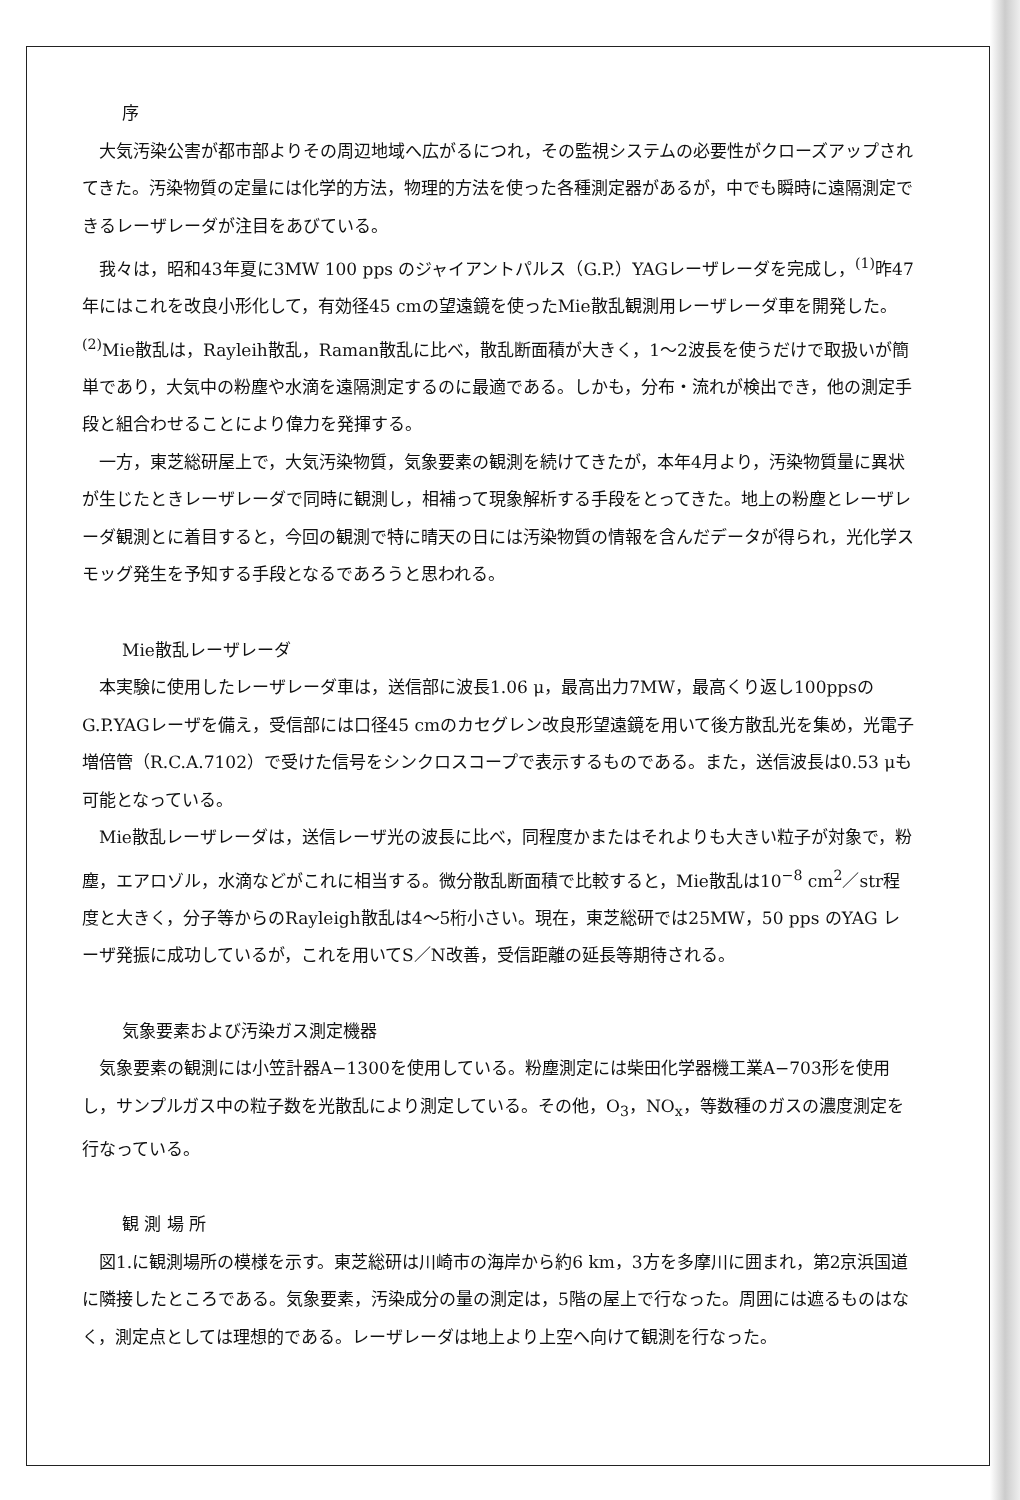序
大気汚染公害が都市部よりその周辺地域へ広がるにつれ，その監視システムの必要性がクローズアップされてきた。汚染物質の定量には化学的方法，物理的方法を使った各種測定器があるが，中でも瞬時に遠隔測定できるレーザレーダが注目をあびている。
我々は，昭和43年夏に3MW 100 pps のジャイアントパルス（G.P.）YAGレーザレーダを完成し，<sup>(1)</sup>昨47年にはこれを改良小形化して，有効径45 cmの望遠鏡を使ったMie散乱観測用レーザレーダ車を開発した。<sup>(2)</sup>Mie散乱は，Rayleih散乱，Raman散乱に比べ，散乱断面積が大きく，1～2波長を使うだけで取扱いが簡単であり，大気中の粉塵や水滴を遠隔測定するのに最適である。しかも，分布・流れが検出でき，他の測定手段と組合わせることにより偉力を発揮する。
一方，東芝総研屋上で，大気汚染物質，気象要素の観測を続けてきたが，本年4月より，汚染物質量に異状が生じたときレーザレーダで同時に観測し，相補って現象解析する手段をとってきた。地上の粉塵とレーザレーダ観測とに着目すると，今回の観測で特に晴天の日には汚染物質の情報を含んだデータが得られ，光化学スモッグ発生を予知する手段となるであろうと思われる。
Mie散乱レーザレーダ
本実験に使用したレーザレーダ車は，送信部に波長1.06 μ，最高出力7MW，最高くり返し100ppsのG.P.YAGレーザを備え，受信部には口径45 cmのカセグレン改良形望遠鏡を用いて後方散乱光を集め，光電子増倍管（R.C.A.7102）で受けた信号をシンクロスコープで表示するものである。また，送信波長は0.53 μも可能となっている。
Mie散乱レーザレーダは，送信レーザ光の波長に比べ，同程度かまたはそれよりも大きい粒子が対象で，粉塵，エアロゾル，水滴などがこれに相当する。微分散乱断面積で比較すると，Mie散乱は10<sup>−8</sup> cm<sup>2</sup>／str程度と大きく，分子等からのRayleigh散乱は4～5桁小さい。現在，東芝総研では25MW，50 pps のYAG レーザ発振に成功しているが，これを用いてS／N改善，受信距離の延長等期待される。
気象要素および汚染ガス測定機器
気象要素の観測には小笠計器A−1300を使用している。粉塵測定には柴田化学器機工業A−703形を使用し，サンプルガス中の粒子数を光散乱により測定している。その他，O<sub>3</sub>，NO<sub>x</sub>，等数種のガスの濃度測定を行なっている。
観 測 場 所
図1.に観測場所の模様を示す。東芝総研は川崎市の海岸から約6 km，3方を多摩川に囲まれ，第2京浜国道に隣接したところである。気象要素，汚染成分の量の測定は，5階の屋上で行なった。周囲には遮るものはなく，測定点としては理想的である。レーザレーダは地上より上空へ向けて観測を行なった。